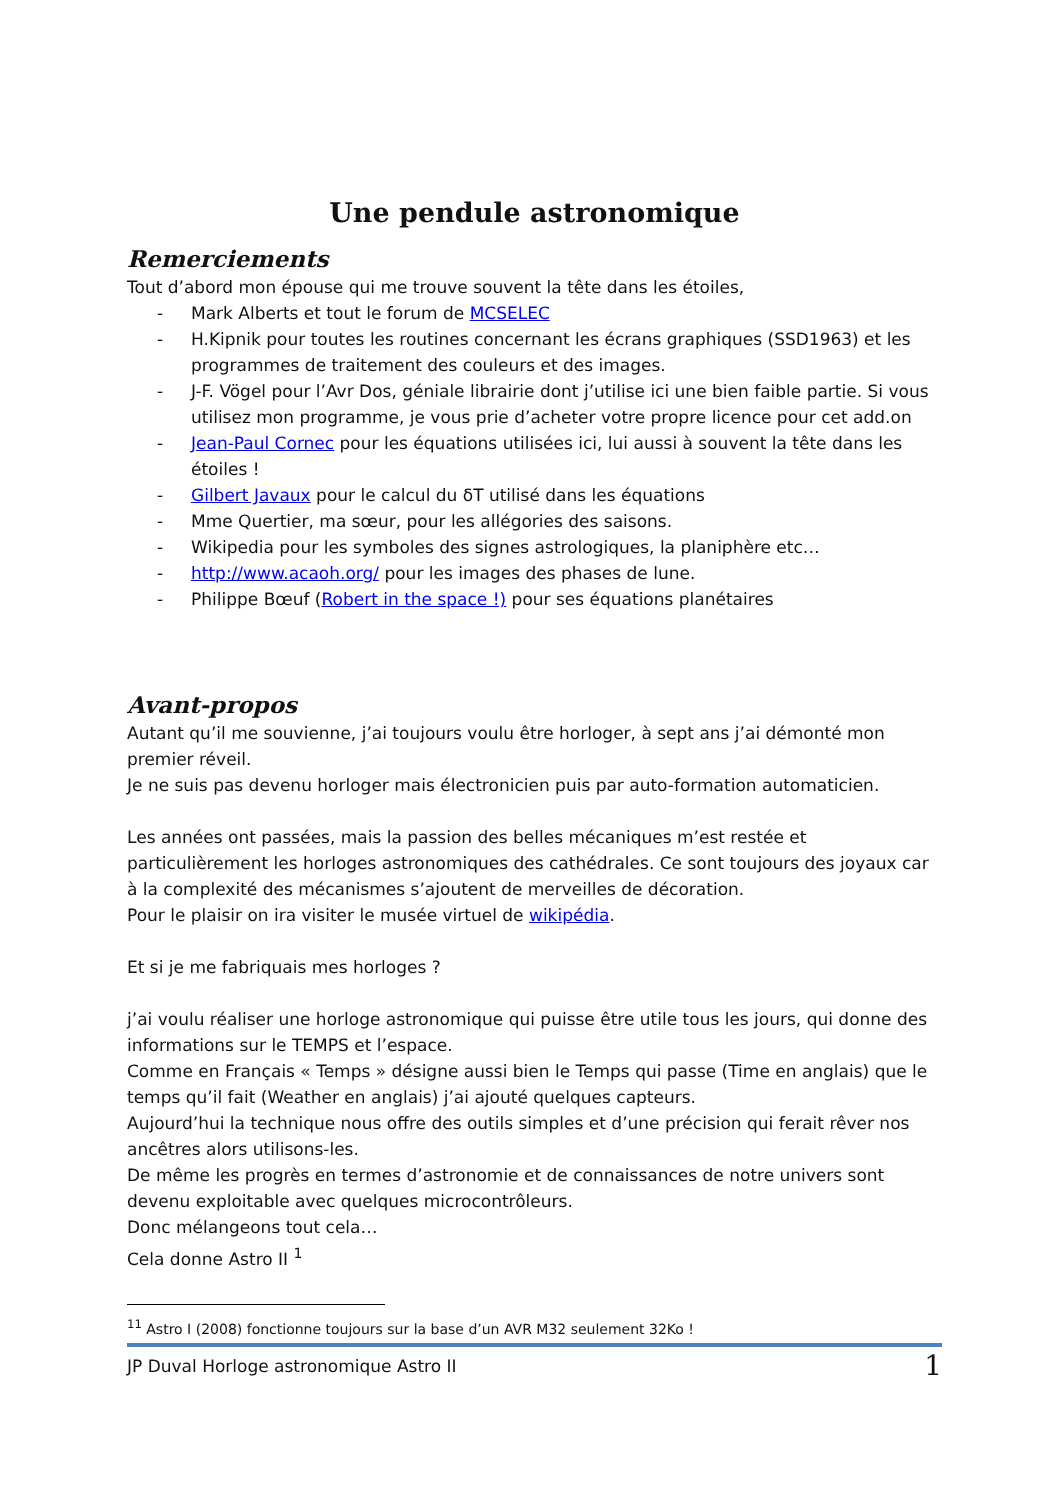Une pendule astronomique
Remerciements
Tout d’abord mon épouse qui me trouve souvent la tête dans les étoiles,
- Mark Alberts et tout le forum de MCSELEC
- H.Kipnik pour toutes les routines concernant les écrans graphiques (SSD1963) et les programmes de traitement des couleurs et des images.
- J-F. Vögel pour l’Avr Dos, géniale librairie dont j’utilise ici une bien faible partie. Si vous utilisez mon programme, je vous prie d’acheter votre propre licence pour cet add.on
- Jean-Paul Cornec pour les équations utilisées ici, lui aussi à souvent la tête dans les étoiles !
- Gilbert Javaux pour le calcul du δT utilisé dans les équations
- Mme Quertier, ma sœur, pour les allégories des saisons.
- Wikipedia pour les symboles des signes astrologiques, la planiphère etc…
- http://www.acaoh.org/ pour les images des phases de lune.
- Philippe Bœuf (Robert in the space !) pour ses équations planétaires
Avant-propos
Autant qu’il me souvienne, j’ai toujours voulu être horloger, à sept ans j’ai démonté mon premier réveil.
Je ne suis pas devenu horloger mais électronicien puis par auto-formation automaticien.
Les années ont passées, mais la passion des belles mécaniques m’est restée et particulièrement les horloges astronomiques des cathédrales. Ce sont toujours des joyaux car à la complexité des mécanismes s’ajoutent de merveilles de décoration.
Pour le plaisir on ira visiter le musée virtuel de wikipédia.
Et si je me fabriquais mes horloges ?
j’ai voulu réaliser une horloge astronomique qui puisse être utile tous les jours, qui donne des informations sur le TEMPS et l’espace.
Comme en Français « Temps » désigne aussi bien le Temps qui passe (Time en anglais) que le temps qu’il fait (Weather en anglais) j’ai ajouté quelques capteurs.
Aujourd’hui la technique nous offre des outils simples et d’une précision qui ferait rêver nos ancêtres alors utilisons-les.
De même les progrès en termes d’astronomie et de connaissances de notre univers sont devenu exploitable avec quelques microcontrôleurs.
Donc mélangeons tout cela…
Cela donne Astro II <sup>1</sup>
<sup>11</sup> Astro I (2008) fonctionne toujours sur la base d’un AVR M32 seulement 32Ko !
JP Duval Horloge astronomique Astro II 1